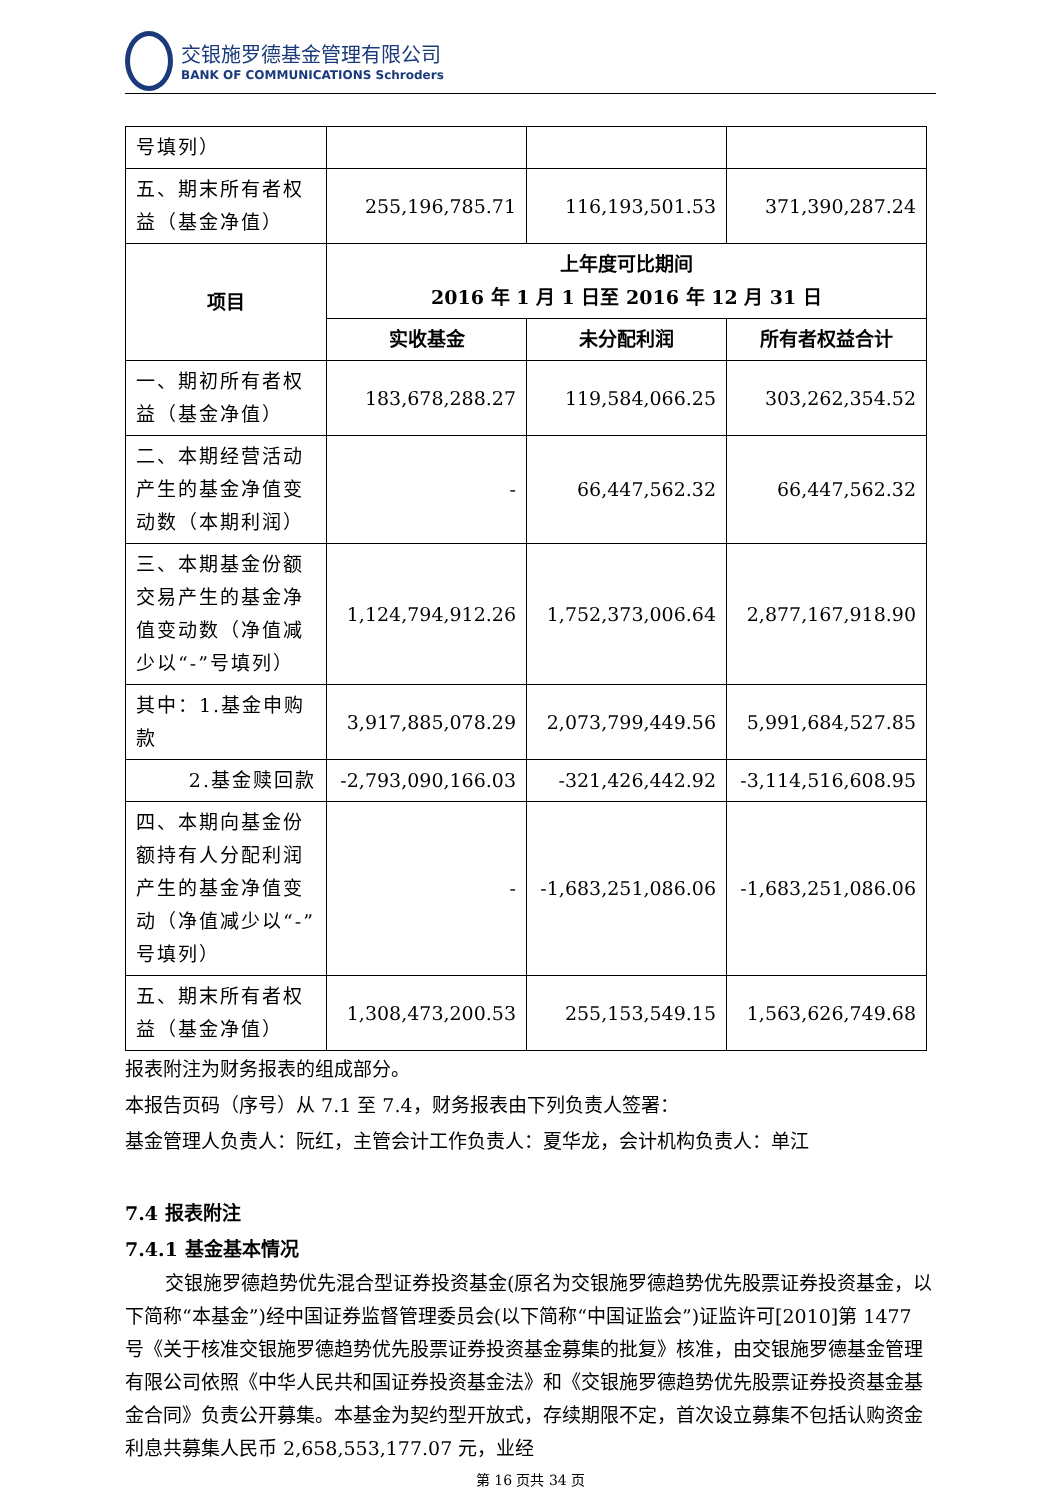交银施罗德基金管理有限公司
BANK OF COMMUNICATIONS Schroders
| 号填列） | | | |
| 五、期末所有者权益（基金净值） | 255,196,785.71 | 116,193,501.53 | 371,390,287.24 |
| 项目 | 上年度可比期间 2016 年 1 月 1 日至 2016 年 12 月 31 日 | | |
| | 实收基金 | 未分配利润 | 所有者权益合计 |
| 一、期初所有者权益（基金净值） | 183,678,288.27 | 119,584,066.25 | 303,262,354.52 |
| 二、本期经营活动产生的基金净值变动数（本期利润） | - | 66,447,562.32 | 66,447,562.32 |
| 三、本期基金份额交易产生的基金净值变动数（净值减少以“-”号填列） | 1,124,794,912.26 | 1,752,373,006.64 | 2,877,167,918.90 |
| 其中：1.基金申购款 | 3,917,885,078.29 | 2,073,799,449.56 | 5,991,684,527.85 |
| 2.基金赎回款 | -2,793,090,166.03 | -321,426,442.92 | -3,114,516,608.95 |
| 四、本期向基金份额持有人分配利润产生的基金净值变动（净值减少以“-”号填列） | - | -1,683,251,086.06 | -1,683,251,086.06 |
| 五、期末所有者权益（基金净值） | 1,308,473,200.53 | 255,153,549.15 | 1,563,626,749.68 |
报表附注为财务报表的组成部分。
本报告页码（序号）从 7.1 至 7.4，财务报表由下列负责人签署：
基金管理人负责人：阮红，主管会计工作负责人：夏华龙，会计机构负责人：单江
7.4 报表附注
7.4.1 基金基本情况
交银施罗德趋势优先混合型证券投资基金(原名为交银施罗德趋势优先股票证券投资基金，以下简称“本基金”)经中国证券监督管理委员会(以下简称“中国证监会”)证监许可[2010]第 1477 号《关于核准交银施罗德趋势优先股票证券投资基金募集的批复》核准，由交银施罗德基金管理有限公司依照《中华人民共和国证券投资基金法》和《交银施罗德趋势优先股票证券投资基金基金合同》负责公开募集。本基金为契约型开放式，存续期限不定，首次设立募集不包括认购资金利息共募集人民币 2,658,553,177.07 元，业经
第 16 页共 34 页